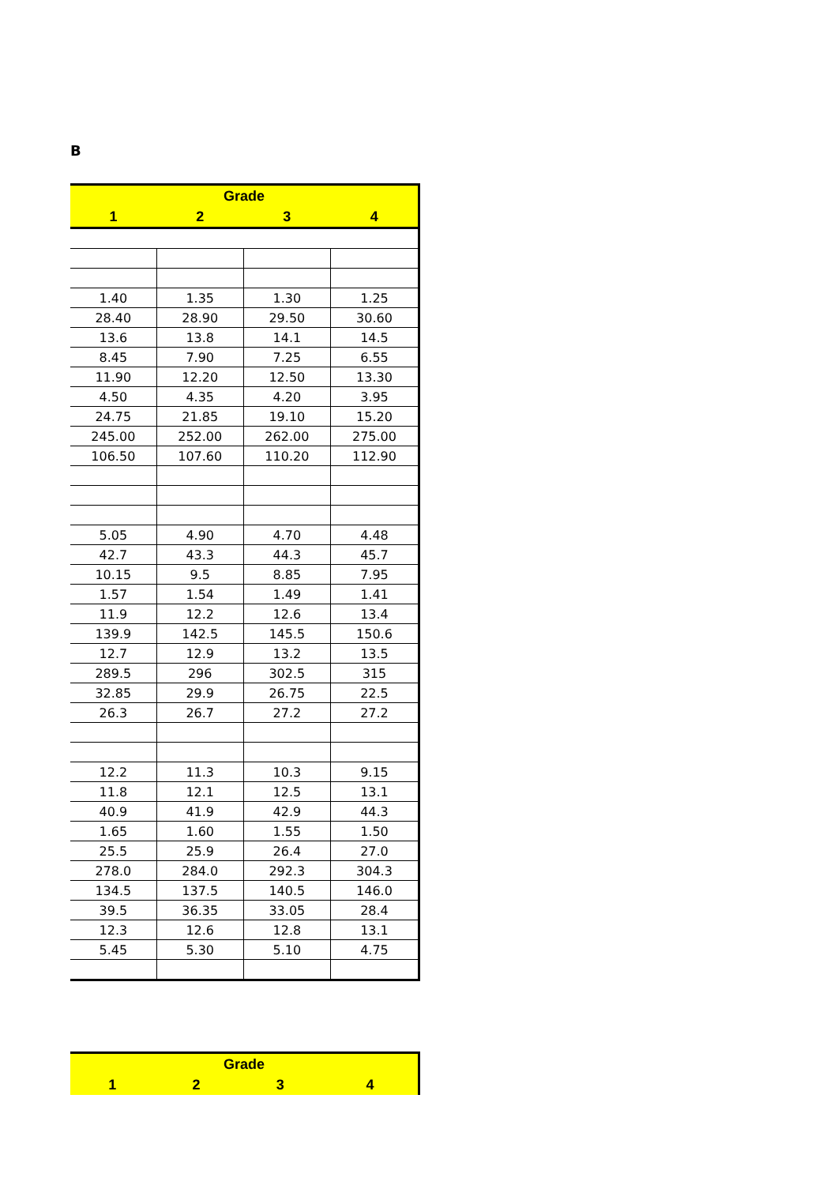B
| Grade | | | |
| --- | --- | --- | --- |
| 1 | 2 | 3 | 4 |
| 1.40 | 1.35 | 1.30 | 1.25 |
| 28.40 | 28.90 | 29.50 | 30.60 |
| 13.6 | 13.8 | 14.1 | 14.5 |
| 8.45 | 7.90 | 7.25 | 6.55 |
| 11.90 | 12.20 | 12.50 | 13.30 |
| 4.50 | 4.35 | 4.20 | 3.95 |
| 24.75 | 21.85 | 19.10 | 15.20 |
| 245.00 | 252.00 | 262.00 | 275.00 |
| 106.50 | 107.60 | 110.20 | 112.90 |
| 5.05 | 4.90 | 4.70 | 4.48 |
| 42.7 | 43.3 | 44.3 | 45.7 |
| 10.15 | 9.5 | 8.85 | 7.95 |
| 1.57 | 1.54 | 1.49 | 1.41 |
| 11.9 | 12.2 | 12.6 | 13.4 |
| 139.9 | 142.5 | 145.5 | 150.6 |
| 12.7 | 12.9 | 13.2 | 13.5 |
| 289.5 | 296 | 302.5 | 315 |
| 32.85 | 29.9 | 26.75 | 22.5 |
| 26.3 | 26.7 | 27.2 | 27.2 |
| 12.2 | 11.3 | 10.3 | 9.15 |
| 11.8 | 12.1 | 12.5 | 13.1 |
| 40.9 | 41.9 | 42.9 | 44.3 |
| 1.65 | 1.60 | 1.55 | 1.50 |
| 25.5 | 25.9 | 26.4 | 27.0 |
| 278.0 | 284.0 | 292.3 | 304.3 |
| 134.5 | 137.5 | 140.5 | 146.0 |
| 39.5 | 36.35 | 33.05 | 28.4 |
| 12.3 | 12.6 | 12.8 | 13.1 |
| 5.45 | 5.30 | 5.10 | 4.75 |
| Grade | | | |
| --- | --- | --- | --- |
| 1 | 2 | 3 | 4 |